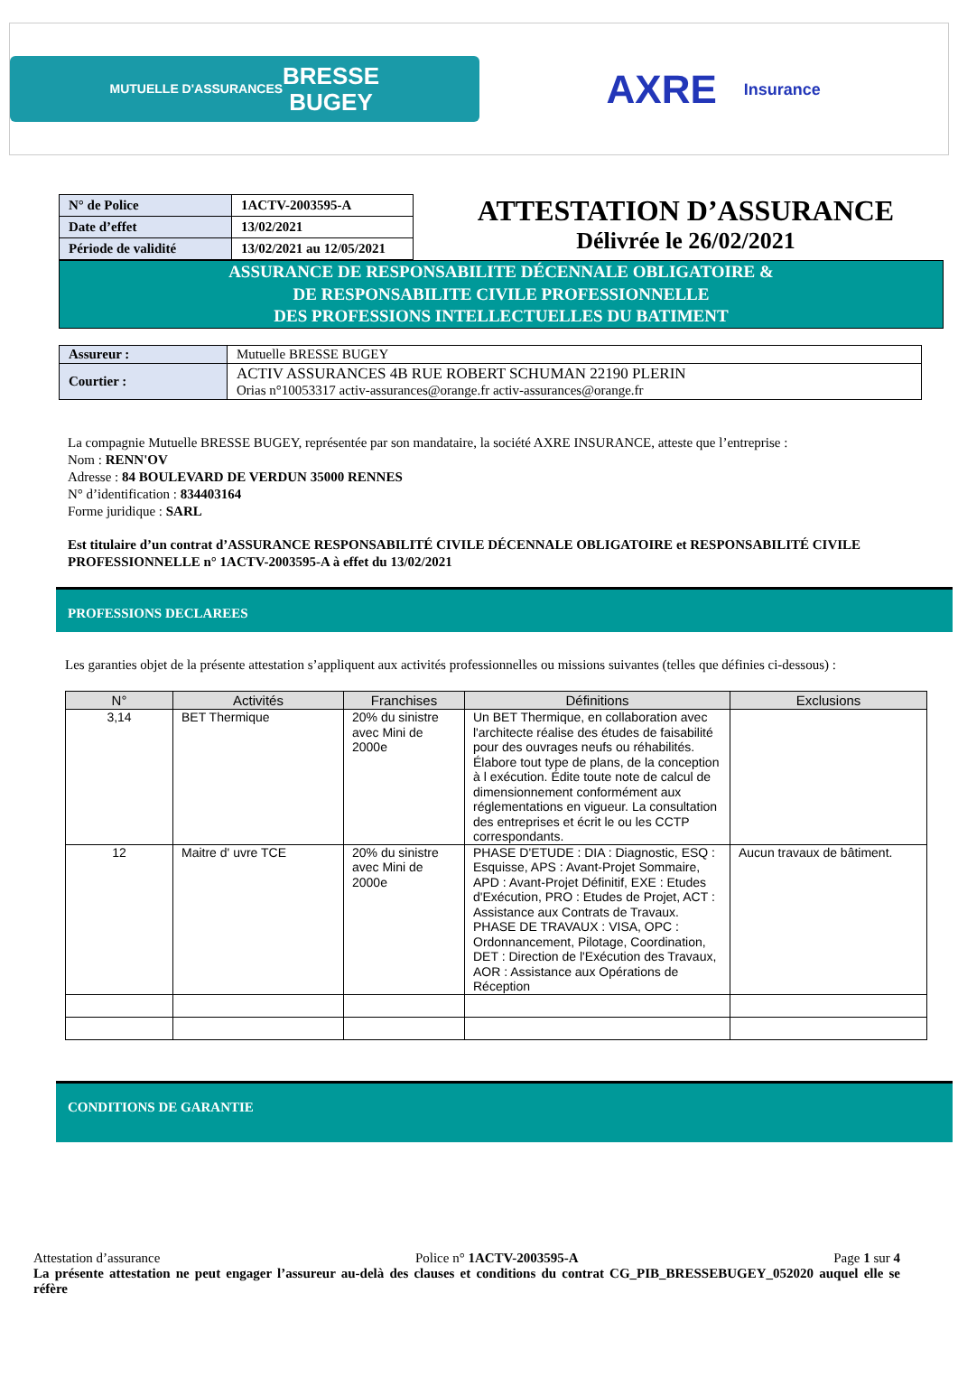MUTUELLE D'ASSURANCES
BRESSE
BUGEY
AXRE
Insurance
| N° de Police | 1ACTV-2003595-A |
| Date d’effet | 13/02/2021 |
| Période de validité | 13/02/2021 au 12/05/2021 |
ATTESTATION D’ASSURANCE
Délivrée le 26/02/2021
ASSURANCE DE RESPONSABILITE DÉCENNALE OBLIGATOIRE &
DE RESPONSABILITE CIVILE PROFESSIONNELLE
DES PROFESSIONS INTELLECTUELLES DU BATIMENT
| Assureur : | Mutuelle BRESSE BUGEY |
| Courtier : | ACTIV ASSURANCES 4B RUE ROBERT SCHUMAN 22190 PLERIN Orias n°10053317 activ-assurances@orange.fr activ-assurances@orange.fr |
La compagnie Mutuelle BRESSE BUGEY, représentée par son mandataire, la société AXRE INSURANCE, atteste que l’entreprise :
Nom : RENN'OV
Adresse : 84 BOULEVARD DE VERDUN 35000 RENNES
N° d’identification : 834403164
Forme juridique : SARL
Est titulaire d’un contrat d’ASSURANCE RESPONSABILITÉ CIVILE DÉCENNALE OBLIGATOIRE et RESPONSABILITÉ CIVILE PROFESSIONNELLE n° 1ACTV-2003595-A à effet du 13/02/2021
PROFESSIONS DECLAREES
Les garanties objet de la présente attestation s’appliquent aux activités professionnelles ou missions suivantes (telles que définies ci-dessous) :
| N° | Activités | Franchises | Définitions | Exclusions |
| --- | --- | --- | --- | --- |
| 3,14 | BET Thermique | 20% du sinistre avec Mini de 2000e | Un BET Thermique, en collaboration avec l'architecte réalise des études de faisabilité pour des ouvrages neufs ou réhabilités. Élabore tout type de plans, de la conception à l exécution. Édite toute note de calcul de dimensionnement conformément aux réglementations en vigueur. La consultation des entreprises et écrit le ou les CCTP correspondants. | |
| 12 | Maitre d' uvre TCE | 20% du sinistre avec Mini de 2000e | PHASE D'ETUDE : DIA : Diagnostic, ESQ : Esquisse, APS : Avant-Projet Sommaire, APD : Avant-Projet Définitif, EXE : Etudes d'Exécution, PRO : Etudes de Projet, ACT : Assistance aux Contrats de Travaux. PHASE DE TRAVAUX : VISA, OPC : Ordonnancement, Pilotage, Coordination, DET : Direction de l'Exécution des Travaux, AOR : Assistance aux Opérations de Réception | Aucun travaux de bâtiment. |
CONDITIONS DE GARANTIE
Attestation d’assurance Police n° 1ACTV-2003595-A Page 1 sur 4
La présente attestation ne peut engager l’assureur au-delà des clauses et conditions du contrat CG_PIB_BRESSEBUGEY_052020 auquel elle se réfère